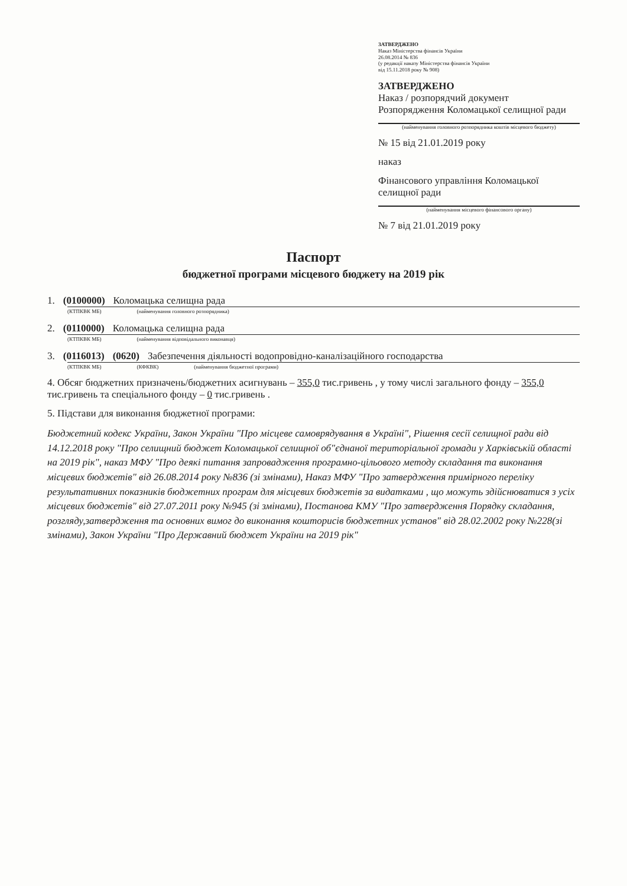ЗАТВЕРДЖЕНО
Наказ Міністерства фінансів України
26.08.2014 № 836
(у редакції наказу Міністерства фінансів України
від 15.11.2018 року № 908)
ЗАТВЕРДЖЕНО
Наказ / розпорядчий документ
Розпорядження Коломацької селищної ради
(найменування головного розпорядника коштів місцевого бюджету)
№ 15 від 21.01.2019 року
наказ
Фінансового управління Коломацької селищної ради
(найменування місцевого фінансового органу)
№ 7 від 21.01.2019 року
Паспорт
бюджетної програми місцевого бюджету на 2019 рік
1. (0100000) Коломацька селищна рада
(КТПКВК МБ) (найменування головного розпорядника)
2. (0110000) Коломацька селищна рада
(КТПКВК МБ) (найменування відповідального виконавця)
3. (0116013) (0620) Забезпечення діяльності водопровідно-каналізаційного господарства
(КТПКВК МБ) (КФКВК) (найменування бюджетної програми)
4. Обсяг бюджетних призначень/бюджетних асигнувань – 355,0 тис.гривень , у тому числі загального фонду – 355,0 тис.гривень та спеціального фонду – 0 тис.гривень .
5. Підстави для виконання бюджетної програми:
Бюджетний кодекс України, Закон України "Про місцеве самоврядування в Україні", Рішення сесії селищної ради від 14.12.2018 року "Про селищний бюджет Коломацької селищної об"єднаної територіальної громади у Харківській області на 2019 рік", наказ МФУ "Про деякі питання запровадження програмно-цільового методу складання та виконання місцевих бюджетів" від 26.08.2014 року №836 (зі змінами), Наказ МФУ "Про затвердження примірного переліку результативних показників бюджетних програм для місцевих бюджетів за видатками , що можуть здійснюватися з усіх місцевих бюджетів" від 27.07.2011 року №945 (зі змінами), Постанова КМУ "Про затвердження Порядку складання, розгляду,затвердження та основних вимог до виконання кошторисів бюджетних установ" від 28.02.2002 року №228(зі змінами), Закон України "Про Державний бюджет України на 2019 рік"